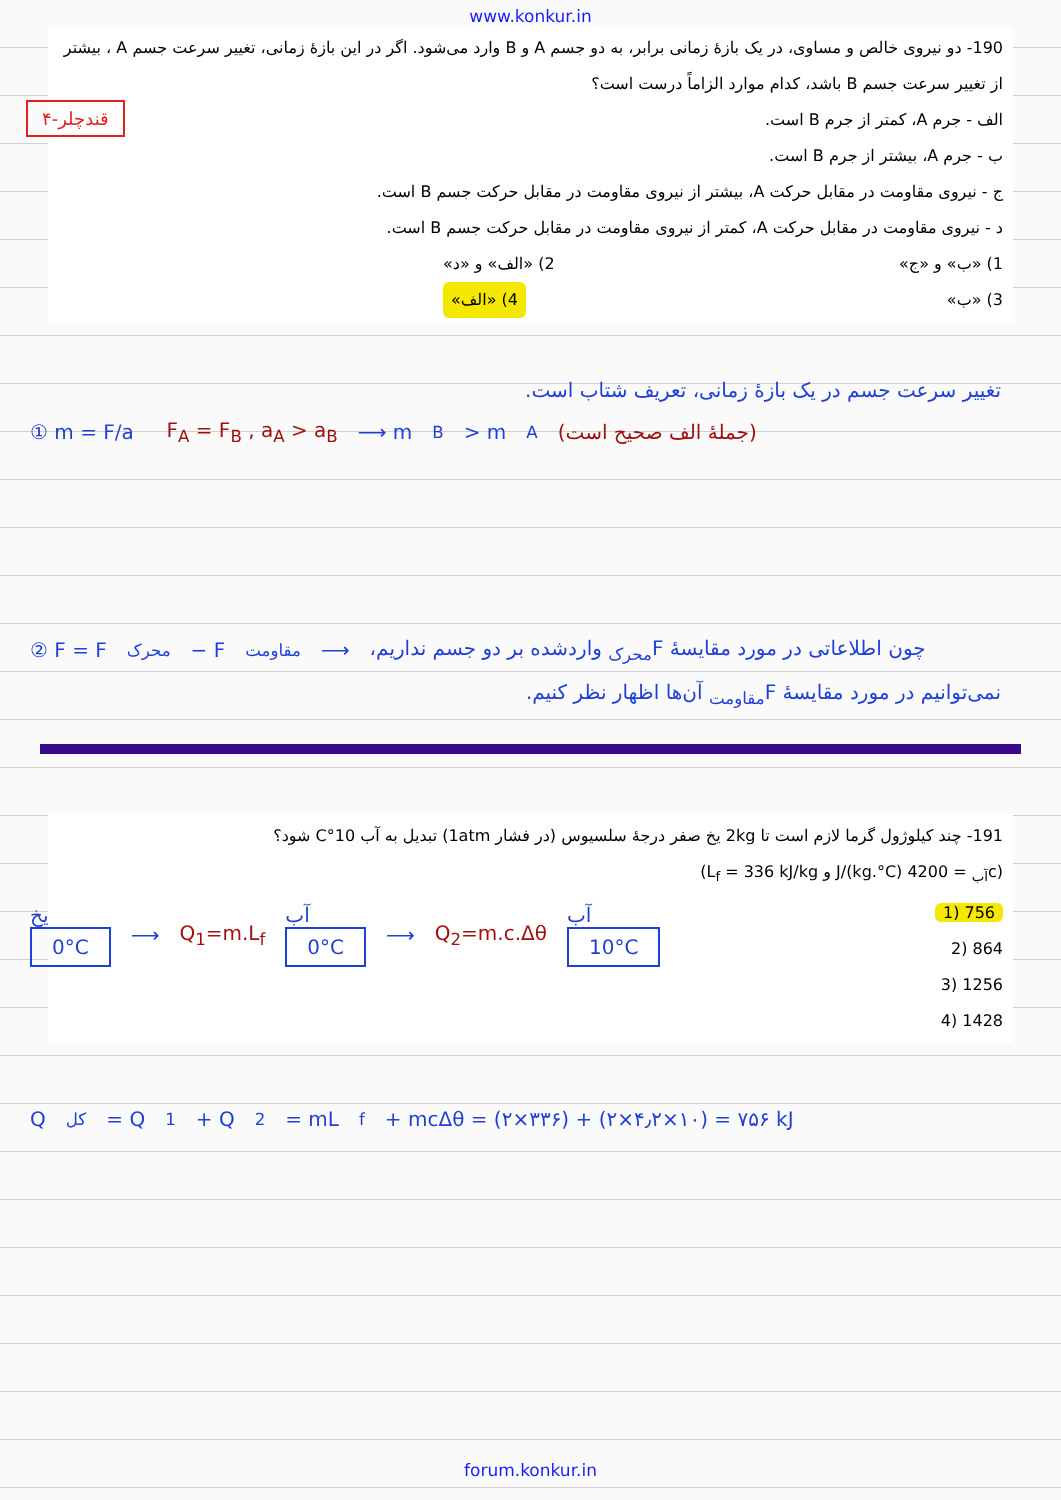www.konkur.in
190- دو نیروی خالص و مساوی، در یک بازهٔ زمانی برابر، به دو جسم A و B وارد می‌شود. اگر در این بازهٔ زمانی، تغییر سرعت جسم A ، بیشتر از تغییر سرعت جسم B باشد، کدام موارد الزاماً درست است؟
الف - جرم A، کمتر از جرم B است.
ب - جرم A، بیشتر از جرم B است.
ج - نیروی مقاومت در مقابل حرکت A، بیشتر از نیروی مقاومت در مقابل حرکت جسم B است.
د - نیروی مقاومت در مقابل حرکت A، کمتر از نیروی مقاومت در مقابل حرکت جسم B است.
1) «ب» و «ج» 2) «الف» و «د»
3) «ب» 4) «الف»
۴-قندچلر
تغییر سرعت جسم در یک بازهٔ زمانی، تعریف شتاب است.
① m = F/a F<sub>A</sub> = F<sub>B</sub> , a<sub>A</sub> > a<sub>B</sub> ⟶ m<sub>B</sub> > m<sub>A</sub> (جملهٔ الف صحیح است)
② F = F<sub>محرک</sub> − F<sub>مقاومت</sub> ⟶ چون اطلاعاتی در مورد مقایسهٔ F<sub>محرک</sub> واردشده بر دو جسم نداریم،
نمی‌توانیم در مورد مقایسهٔ F<sub>مقاومت</sub> آن‌ها اظهار نظر کنیم.
191- چند کیلوژول گرما لازم است تا 2kg یخ صفر درجهٔ سلسیوس (در فشار 1atm) تبدیل به آب 10°C شود؟
(c<sub>آب</sub> = 4200 J/(kg.°C) و L<sub>f</sub> = 336 kJ/kg)
756 (1
864 (2
1256 (3
1428 (4
یخ
0°C
⟶ Q<sub>1</sub>=m.L<sub>f</sub>
آب
0°C
⟶ Q<sub>2</sub>=m.c.Δθ
آب
10°C
Q<sub>کل</sub> = Q<sub>1</sub> + Q<sub>2</sub> = mL<sub>f</sub> + mcΔθ = (۲×۳۳۶) + (۲×۴٫۲×۱۰) = ۷۵۶ kJ
forum.konkur.in